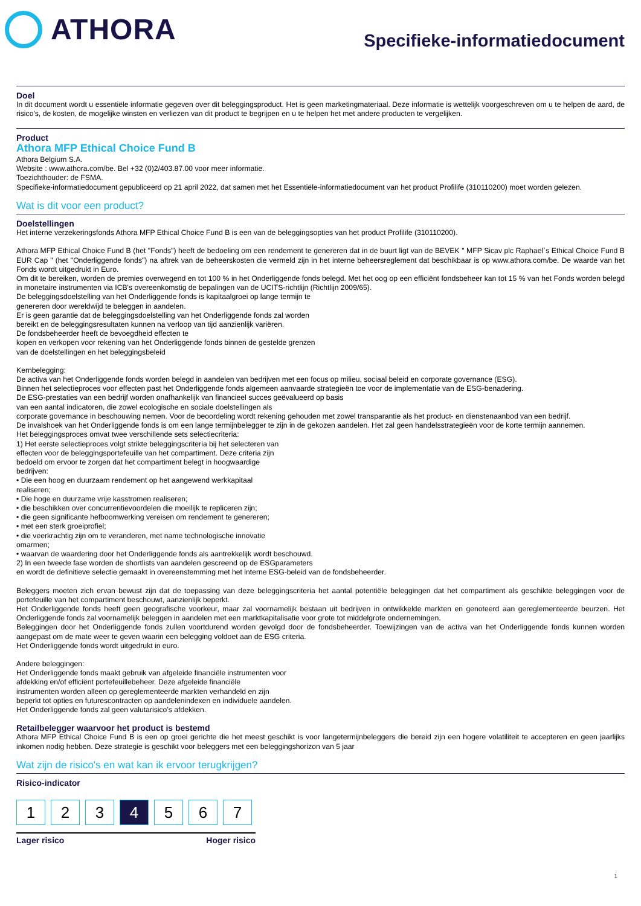ATHORA
Specifieke-informatiedocument
Doel
In dit document wordt u essentiële informatie gegeven over dit beleggingsproduct. Het is geen marketingmateriaal. Deze informatie is wettelijk voorgeschreven om u te helpen de aard, de risico's, de kosten, de mogelijke winsten en verliezen van dit product te begrijpen en u te helpen het met andere producten te vergelijken.
Product
Athora MFP Ethical Choice Fund B
Athora Belgium S.A.
Website : www.athora.com/be. Bel +32 (0)2/403.87.00 voor meer informatie.
Toezichthouder: de FSMA.
Specifieke-informatiedocument gepubliceerd op 21 april 2022, dat samen met het Essentiële-informatiedocument van het product Profilife (310110200) moet worden gelezen.
Wat is dit voor een product?
Doelstellingen
Het interne verzekeringsfonds Athora MFP Ethical Choice Fund B is een van de beleggingsopties van het product Profilife (310110200).
Athora MFP Ethical Choice Fund B (het "Fonds") heeft de bedoeling om een rendement te genereren dat in de buurt ligt van de BEVEK " MFP Sicav plc Raphael`s Ethical Choice Fund B EUR Cap " (het "Onderliggende fonds") na aftrek van de beheerskosten die vermeld zijn in het interne beheersreglement dat beschikbaar is op www.athora.com/be. De waarde van het Fonds wordt uitgedrukt in Euro.
Om dit te bereiken, worden de premies overwegend en tot 100 % in het Onderliggende fonds belegd. Met het oog op een efficiënt fondsbeheer kan tot 15 % van het Fonds worden belegd in monetaire instrumenten via ICB's overeenkomstig de bepalingen van de UCITS-richtlijn (Richtlijn 2009/65).
De beleggingsdoelstelling van het Onderliggende fonds is kapitaalgroei op lange termijn te
genereren door wereldwijd te beleggen in aandelen.
Er is geen garantie dat de beleggingsdoelstelling van het Onderliggende fonds zal worden
bereikt en de beleggingsresultaten kunnen na verloop van tijd aanzienlijk variëren.
De fondsbeheerder heeft de bevoegdheid effecten te
kopen en verkopen voor rekening van het Onderliggende fonds binnen de gestelde grenzen
van de doelstellingen en het beleggingsbeleid
Kernbelegging:
De activa van het Onderliggende fonds worden belegd in aandelen van bedrijven met een focus op milieu, sociaal beleid en corporate governance (ESG).
Binnen het selectieproces voor effecten past het Onderliggende fonds algemeen aanvaarde strategieën toe voor de implementatie van de ESG-benadering.
De ESG-prestaties van een bedrijf worden onafhankelijk van financieel succes geëvalueerd op basis
van een aantal indicatoren, die zowel ecologische en sociale doelstellingen als
corporate governance in beschouwing nemen. Voor de beoordeling wordt rekening gehouden met zowel transparantie als het product- en dienstenaanbod van een bedrijf.
De invalshoek van het Onderliggende fonds is om een lange termijnbelegger te zijn in de gekozen aandelen. Het zal geen handelsstrategieën voor de korte termijn aannemen.
Het beleggingsproces omvat twee verschillende sets selectiecriteria:
1) Het eerste selectieproces volgt strikte beleggingscriteria bij het selecteren van
effecten voor de beleggingsportefeuille van het compartiment. Deze criteria zijn
bedoeld om ervoor te zorgen dat het compartiment belegt in hoogwaardige
bedrijven:
• Die een hoog en duurzaam rendement op het aangewend werkkapitaal
realiseren;
• Die hoge en duurzame vrije kasstromen realiseren;
• die beschikken over concurrentievoordelen die moeilijk te repliceren zijn;
• die geen significante hefboomwerking vereisen om rendement te genereren;
• met een sterk groeiprofiel;
• die veerkrachtig zijn om te veranderen, met name technologische innovatie
omarmen;
• waarvan de waardering door het Onderliggende fonds als aantrekkelijk wordt beschouwd.
2) In een tweede fase worden de shortlists van aandelen gescreend op de ESGparameters
en wordt de definitieve selectie gemaakt in overeenstemming met het interne ESG-beleid van de fondsbeheerder.
Beleggers moeten zich ervan bewust zijn dat de toepassing van deze beleggingscriteria het aantal potentiële beleggingen dat het compartiment als geschikte beleggingen voor de portefeuille van het compartiment beschouwt, aanzienlijk beperkt.
Het Onderliggende fonds heeft geen geografische voorkeur, maar zal voornamelijk bestaan uit bedrijven in ontwikkelde markten en genoteerd aan gereglementeerde beurzen. Het Onderliggende fonds zal voornamelijk beleggen in aandelen met een marktkapitalisatie voor grote tot middelgrote ondernemingen.
Beleggingen door het Onderliggende fonds zullen voortdurend worden gevolgd door de fondsbeheerder. Toewijzingen van de activa van het Onderliggende fonds kunnen worden aangepast om de mate weer te geven waarin een belegging voldoet aan de ESG criteria.
Het Onderliggende fonds wordt uitgedrukt in euro.
Andere beleggingen:
Het Onderliggende fonds maakt gebruik van afgeleide financiële instrumenten voor
afdekking en/of efficiënt portefeuillebeheer. Deze afgeleide financiële
instrumenten worden alleen op gereglementeerde markten verhandeld en zijn
beperkt tot opties en futurescontracten op aandelenindexen en individuele aandelen.
Het Onderliggende fonds zal geen valutarisico’s afdekken.
Retailbelegger waarvoor het product is bestemd
Athora MFP Ethical Choice Fund B is een op groei gerichte die het meest geschikt is voor langetermijnbeleggers die bereid zijn een hogere volatiliteit te accepteren en geen jaarlijks inkomen nodig hebben. Deze strategie is geschikt voor beleggers met een beleggingshorizon van 5 jaar
Wat zijn de risico's en wat kan ik ervoor terugkrijgen?
Risico-indicator
1 2 3 4 5 6 7
Lager risico Hoger risico
1